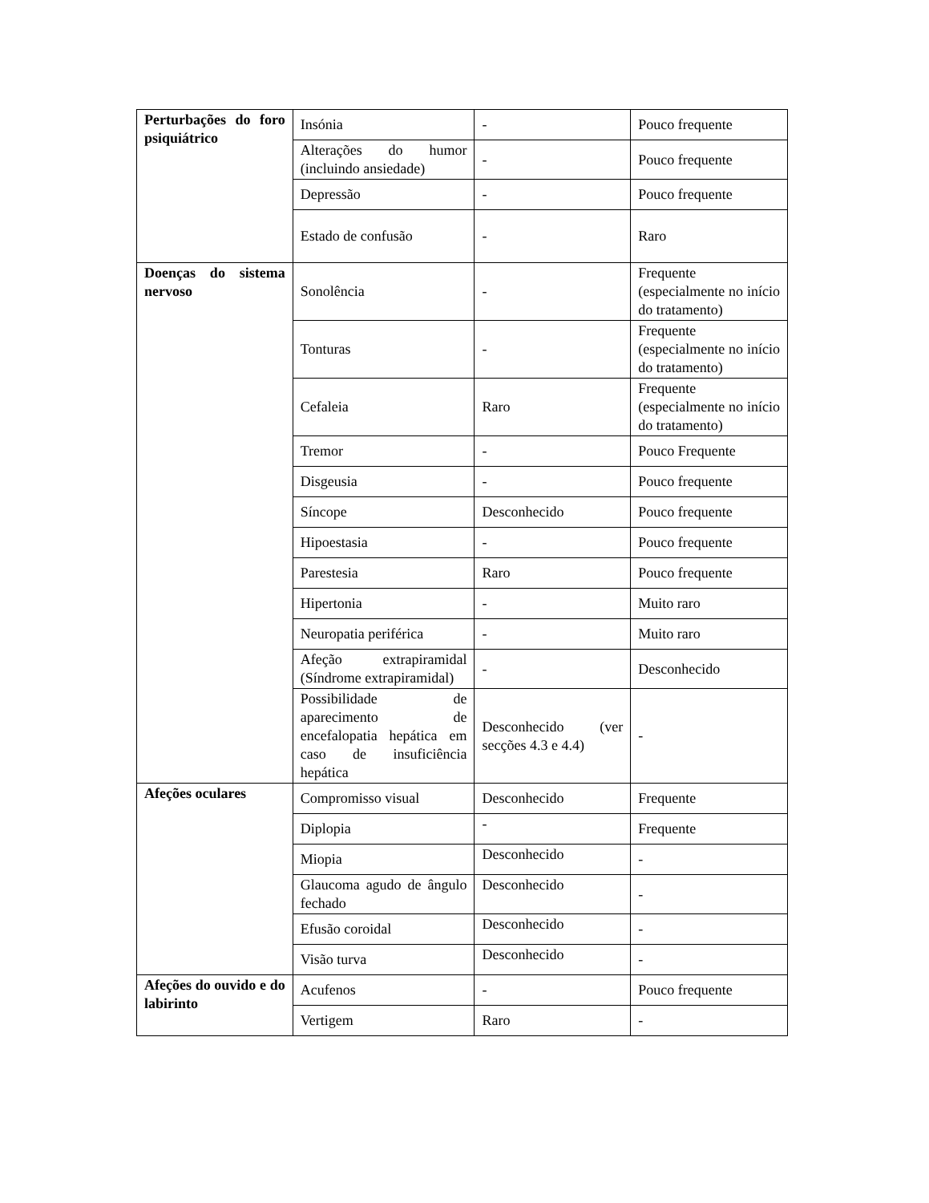| Perturbações do foro psiquiátrico | Insónia | - | Pouco frequente |
| | Alterações do humor (incluindo ansiedade) | - | Pouco frequente |
| | Depressão | - | Pouco frequente |
| | Estado de confusão | - | Raro |
| Doenças do sistema nervoso | Sonolência | - | Frequente (especialmente no início do tratamento) |
| | Tonturas | - | Frequente (especialmente no início do tratamento) |
| | Cefaleia | Raro | Frequente (especialmente no início do tratamento) |
| | Tremor | - | Pouco Frequente |
| | Disgeusia | - | Pouco frequente |
| | Síncope | Desconhecido | Pouco frequente |
| | Hipoestasia | - | Pouco frequente |
| | Parestesia | Raro | Pouco frequente |
| | Hipertonia | - | Muito raro |
| | Neuropatia periférica | - | Muito raro |
| | Afeção extrapiramidal (Síndrome extrapiramidal) | - | Desconhecido |
| | Possibilidade de aparecimento de encefalopatia hepática em caso de insuficiência hepática | Desconhecido (ver secções 4.3 e 4.4) | - |
| Afeções oculares | Compromisso visual | Desconhecido | Frequente |
| | Diplopia | - | Frequente |
| | Miopia | Desconhecido | - |
| | Glaucoma agudo de ângulo fechado | Desconhecido | - |
| | Efusão coroidal | Desconhecido | - |
| | Visão turva | Desconhecido | - |
| Afeções do ouvido e do labirinto | Acufenos | - | Pouco frequente |
| | Vertigem | Raro | - |